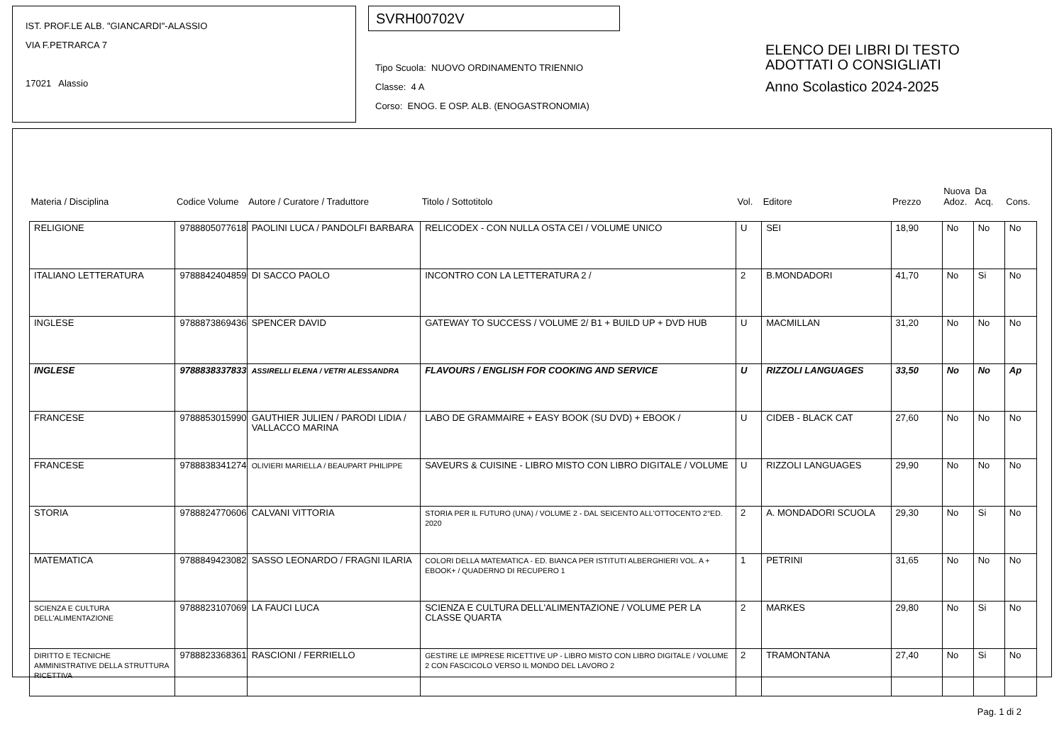IST. PROF.LE ALB. "GIANCARDI"-ALASSIO
VIA F.PETRARCA 7
17021 Alassio
SVRH00702V
Tipo Scuola: NUOVO ORDINAMENTO TRIENNIO
Classe: 4 A
Corso: ENOG. E OSP. ALB. (ENOGASTRONOMIA)
ELENCO DEI LIBRI DI TESTO
ADOTTATI O CONSIGLIATI
Anno Scolastico 2024-2025
| Materia / Disciplina | Codice Volume | Autore / Curatore / Traduttore | Titolo / Sottotitolo | Vol. | Editore | Prezzo | Nuova Adoz. | Da Acq. | Cons. |
| --- | --- | --- | --- | --- | --- | --- | --- | --- | --- |
| RELIGIONE | 9788805077618 | PAOLINI LUCA / PANDOLFI BARBARA | RELICODEX - CON NULLA OSTA CEI / VOLUME UNICO | U | SEI | 18,90 | No | No | No |
| ITALIANO LETTERATURA | 9788842404859 | DI SACCO PAOLO | INCONTRO CON LA LETTERATURA 2 / | 2 | B.MONDADORI | 41,70 | No | Si | No |
| INGLESE | 9788873869436 | SPENCER DAVID | GATEWAY TO SUCCESS / VOLUME 2/ B1 + BUILD UP + DVD HUB | U | MACMILLAN | 31,20 | No | No | No |
| INGLESE | 9788838337833 | ASSIRELLI ELENA / VETRI ALESSANDRA | FLAVOURS / ENGLISH FOR COOKING AND SERVICE | U | RIZZOLI LANGUAGES | 33,50 | No | No | Ap |
| FRANCESE | 9788853015990 | GAUTHIER JULIEN / PARODI LIDIA / VALLACCO MARINA | LABO DE GRAMMAIRE + EASY BOOK (SU DVD) + EBOOK / | U | CIDEB - BLACK CAT | 27,60 | No | No | No |
| FRANCESE | 9788838341274 | OLIVIERI MARIELLA / BEAUPART PHILIPPE | SAVEURS & CUISINE - LIBRO MISTO CON LIBRO DIGITALE / VOLUME | U | RIZZOLI LANGUAGES | 29,90 | No | No | No |
| STORIA | 9788824770606 | CALVANI VITTORIA | STORIA PER IL FUTURO (UNA) / VOLUME 2 - DAL SEICENTO ALL'OTTOCENTO 2°ED. 2020 | 2 | A. MONDADORI SCUOLA | 29,30 | No | Si | No |
| MATEMATICA | 9788849423082 | SASSO LEONARDO / FRAGNI ILARIA | COLORI DELLA MATEMATICA - ED. BIANCA PER ISTITUTI ALBERGHIERI VOL. A + EBOOK+ / QUADERNO DI RECUPERO 1 | 1 | PETRINI | 31,65 | No | No | No |
| SCIENZA E CULTURA DELL'ALIMENTAZIONE | 9788823107069 | LA FAUCI LUCA | SCIENZA E CULTURA DELL'ALIMENTAZIONE / VOLUME PER LA CLASSE QUARTA | 2 | MARKES | 29,80 | No | Si | No |
| DIRITTO E TECNICHE AMMINISTRATIVE DELLA STRUTTURA RICETTIVA | 9788823368361 | RASCIONI / FERRIELLO | GESTIRE LE IMPRESE RICETTIVE UP - LIBRO MISTO CON LIBRO DIGITALE / VOLUME 2 CON FASCICOLO VERSO IL MONDO DEL LAVORO 2 | 2 | TRAMONTANA | 27,40 | No | Si | No |
Pag. 1 di 2